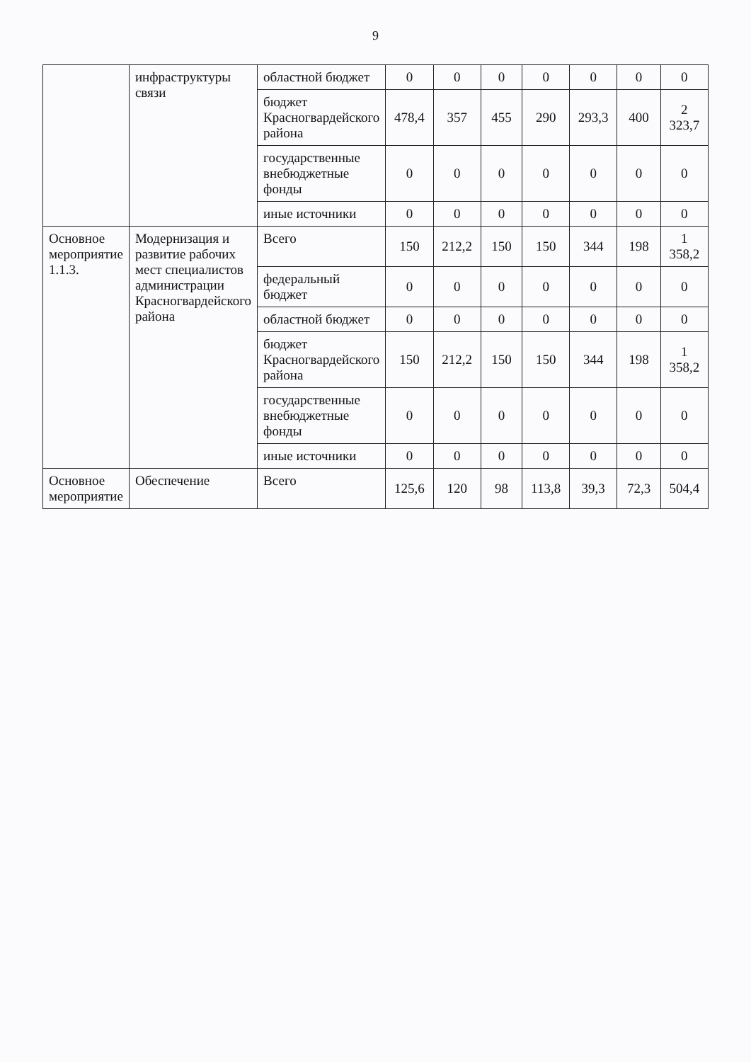9
| | инфраструктуры связи | областной бюджет | 0 | 0 | 0 | 0 | 0 | 0 | 0 |
| | | бюджет Красногвардейского района | 478,4 | 357 | 455 | 290 | 293,3 | 400 | 2 323,7 |
| | | государственные внебюджетные фонды | 0 | 0 | 0 | 0 | 0 | 0 | 0 |
| | | иные источники | 0 | 0 | 0 | 0 | 0 | 0 | 0 |
| Основное мероприятие 1.1.3. | Модернизация и развитие рабочих мест специалистов администрации Красногвардейского района | Всего | 150 | 212,2 | 150 | 150 | 344 | 198 | 1 358,2 |
| | | федеральный бюджет | 0 | 0 | 0 | 0 | 0 | 0 | 0 |
| | | областной бюджет | 0 | 0 | 0 | 0 | 0 | 0 | 0 |
| | | бюджет Красногвардейского района | 150 | 212,2 | 150 | 150 | 344 | 198 | 1 358,2 |
| | | государственные внебюджетные фонды | 0 | 0 | 0 | 0 | 0 | 0 | 0 |
| | | иные источники | 0 | 0 | 0 | 0 | 0 | 0 | 0 |
| Основное мероприятие | Обеспечение | Всего | 125,6 | 120 | 98 | 113,8 | 39,3 | 72,3 | 504,4 |